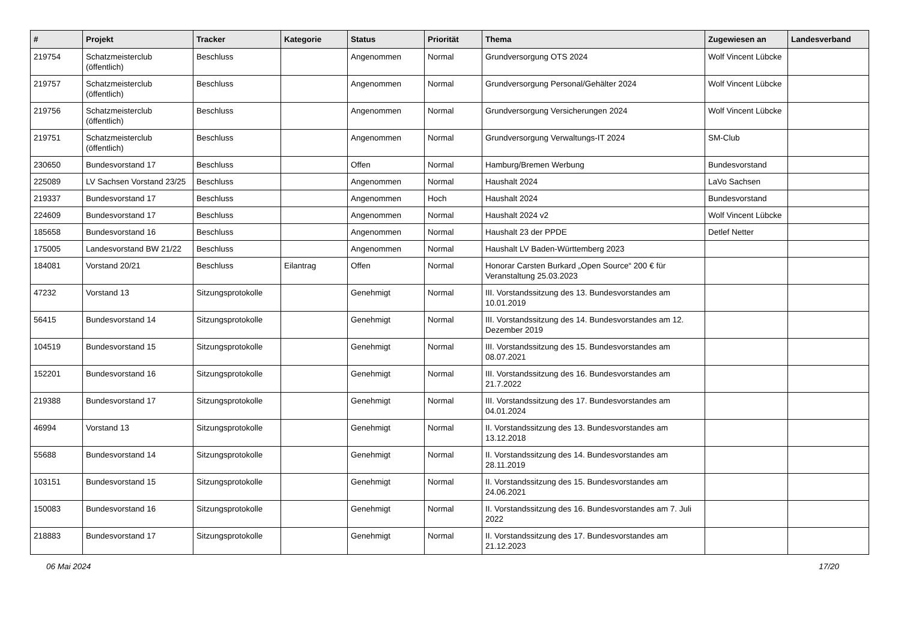| # | Projekt | Tracker | Kategorie | Status | Priorität | Thema | Zugewiesen an | Landesverband |
| --- | --- | --- | --- | --- | --- | --- | --- | --- |
| 219754 | Schatzmeisterclub (öffentlich) | Beschluss | | Angenommen | Normal | Grundversorgung OTS 2024 | Wolf Vincent Lübcke | |
| 219757 | Schatzmeisterclub (öffentlich) | Beschluss | | Angenommen | Normal | Grundversorgung Personal/Gehälter 2024 | Wolf Vincent Lübcke | |
| 219756 | Schatzmeisterclub (öffentlich) | Beschluss | | Angenommen | Normal | Grundversorgung Versicherungen 2024 | Wolf Vincent Lübcke | |
| 219751 | Schatzmeisterclub (öffentlich) | Beschluss | | Angenommen | Normal | Grundversorgung Verwaltungs-IT 2024 | SM-Club | |
| 230650 | Bundesvorstand 17 | Beschluss | | Offen | Normal | Hamburg/Bremen Werbung | Bundesvorstand | |
| 225089 | LV Sachsen Vorstand 23/25 | Beschluss | | Angenommen | Normal | Haushalt 2024 | LaVo Sachsen | |
| 219337 | Bundesvorstand 17 | Beschluss | | Angenommen | Hoch | Haushalt 2024 | Bundesvorstand | |
| 224609 | Bundesvorstand 17 | Beschluss | | Angenommen | Normal | Haushalt 2024 v2 | Wolf Vincent Lübcke | |
| 185658 | Bundesvorstand 16 | Beschluss | | Angenommen | Normal | Haushalt 23 der PPDE | Detlef Netter | |
| 175005 | Landesvorstand BW 21/22 | Beschluss | | Angenommen | Normal | Haushalt LV Baden-Württemberg 2023 | | |
| 184081 | Vorstand 20/21 | Beschluss | Eilantrag | Offen | Normal | Honorar Carsten Burkard „Open Source“ 200 € für Veranstaltung 25.03.2023 | | |
| 47232 | Vorstand 13 | Sitzungsprotokolle | | Genehmigt | Normal | III. Vorstandssitzung des 13. Bundesvorstandes am 10.01.2019 | | |
| 56415 | Bundesvorstand 14 | Sitzungsprotokolle | | Genehmigt | Normal | III. Vorstandssitzung des 14. Bundesvorstandes am 12. Dezember 2019 | | |
| 104519 | Bundesvorstand 15 | Sitzungsprotokolle | | Genehmigt | Normal | III. Vorstandssitzung des 15. Bundesvorstandes am 08.07.2021 | | |
| 152201 | Bundesvorstand 16 | Sitzungsprotokolle | | Genehmigt | Normal | III. Vorstandssitzung des 16. Bundesvorstandes am 21.7.2022 | | |
| 219388 | Bundesvorstand 17 | Sitzungsprotokolle | | Genehmigt | Normal | III. Vorstandssitzung des 17. Bundesvorstandes am 04.01.2024 | | |
| 46994 | Vorstand 13 | Sitzungsprotokolle | | Genehmigt | Normal | II. Vorstandssitzung des 13. Bundesvorstandes am 13.12.2018 | | |
| 55688 | Bundesvorstand 14 | Sitzungsprotokolle | | Genehmigt | Normal | II. Vorstandssitzung des 14. Bundesvorstandes am 28.11.2019 | | |
| 103151 | Bundesvorstand 15 | Sitzungsprotokolle | | Genehmigt | Normal | II. Vorstandssitzung des 15. Bundesvorstandes am 24.06.2021 | | |
| 150083 | Bundesvorstand 16 | Sitzungsprotokolle | | Genehmigt | Normal | II. Vorstandssitzung des 16. Bundesvorstandes am 7. Juli 2022 | | |
| 218883 | Bundesvorstand 17 | Sitzungsprotokolle | | Genehmigt | Normal | II. Vorstandssitzung des 17. Bundesvorstandes am 21.12.2023 | | |
06 Mai 2024 17/20